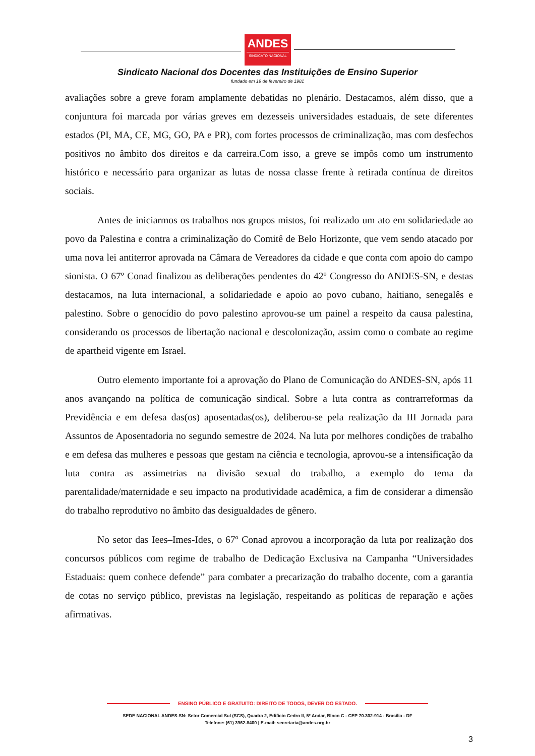ANDES
SINDICATO NACIONAL
Sindicato Nacional dos Docentes das Instituições de Ensino Superior
fundado em 19 de fevereiro de 1981
avaliações sobre a greve foram amplamente debatidas no plenário. Destacamos, além disso, que a conjuntura foi marcada por várias greves em dezesseis universidades estaduais, de sete diferentes estados (PI, MA, CE, MG, GO, PA e PR), com fortes processos de criminalização, mas com desfechos positivos no âmbito dos direitos e da carreira.Com isso, a greve se impôs como um instrumento histórico e necessário para organizar as lutas de nossa classe frente à retirada contínua de direitos sociais.
Antes de iniciarmos os trabalhos nos grupos mistos, foi realizado um ato em solidariedade ao povo da Palestina e contra a criminalização do Comitê de Belo Horizonte, que vem sendo atacado por uma nova lei antiterror aprovada na Câmara de Vereadores da cidade e que conta com apoio do campo sionista. O 67º Conad finalizou as deliberações pendentes do 42º Congresso do ANDES-SN, e destas destacamos, na luta internacional, a solidariedade e apoio ao povo cubano, haitiano, senegalês e palestino. Sobre o genocídio do povo palestino aprovou-se um painel a respeito da causa palestina, considerando os processos de libertação nacional e descolonização, assim como o combate ao regime de apartheid vigente em Israel.
Outro elemento importante foi a aprovação do Plano de Comunicação do ANDES-SN, após 11 anos avançando na política de comunicação sindical. Sobre a luta contra as contrarreformas da Previdência e em defesa das(os) aposentadas(os), deliberou-se pela realização da III Jornada para Assuntos de Aposentadoria no segundo semestre de 2024. Na luta por melhores condições de trabalho e em defesa das mulheres e pessoas que gestam na ciência e tecnologia, aprovou-se a intensificação da luta contra as assimetrias na divisão sexual do trabalho, a exemplo do tema da parentalidade/maternidade e seu impacto na produtividade acadêmica, a fim de considerar a dimensão do trabalho reprodutivo no âmbito das desigualdades de gênero.
No setor das Iees–Imes-Ides, o 67º Conad aprovou a incorporação da luta por realização dos concursos públicos com regime de trabalho de Dedicação Exclusiva na Campanha “Universidades Estaduais: quem conhece defende” para combater a precarização do trabalho docente, com a garantia de cotas no serviço público, previstas na legislação, respeitando as políticas de reparação e ações afirmativas.
ENSINO PÚBLICO E GRATUITO: DIREITO DE TODOS, DEVER DO ESTADO.
SEDE NACIONAL ANDES-SN: Setor Comercial Sul (SCS), Quadra 2, Edifício Cedro II, 5º Andar, Bloco C - CEP 70.302-914 - Brasília - DF
Telefone: (61) 3962-8400 | E-mail: secretaria@andes.org.br
3